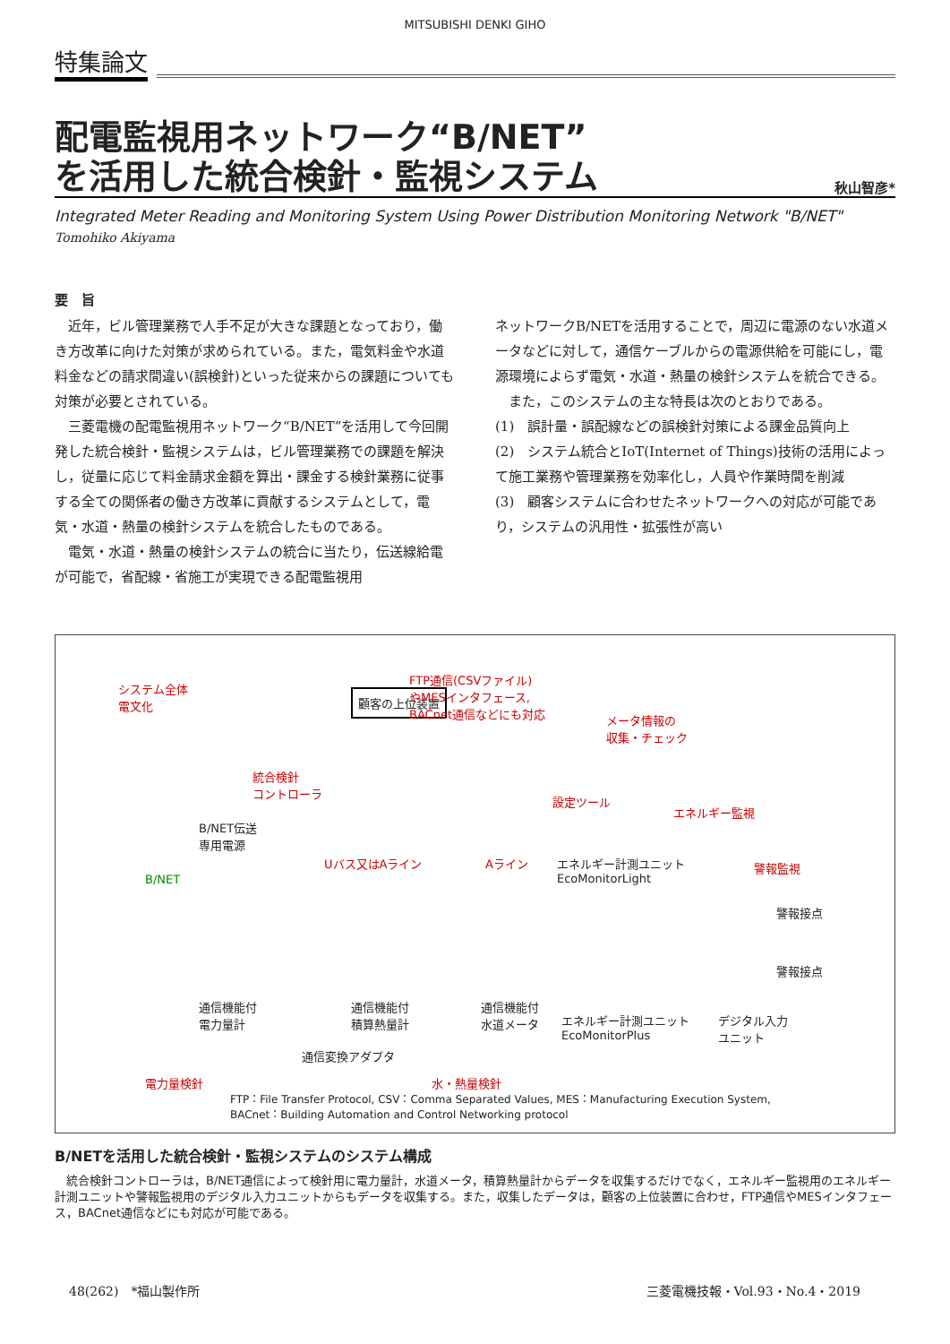MITSUBISHI DENKI GIHO
特集論文
配電監視用ネットワーク“B/NET”
を活用した統合検針・監視システム
秋山智彦*
Integrated Meter Reading and Monitoring System Using Power Distribution Monitoring Network "B/NET"
Tomohiko Akiyama
要　旨
　近年，ビル管理業務で人手不足が大きな課題となっており，働き方改革に向けた対策が求められている。また，電気料金や水道料金などの請求間違い(誤検針)といった従来からの課題についても対策が必要とされている。
　三菱電機の配電監視用ネットワーク“B/NET”を活用して今回開発した統合検針・監視システムは，ビル管理業務での課題を解決し，従量に応じて料金請求金額を算出・課金する検針業務に従事する全ての関係者の働き方改革に貢献するシステムとして，電気・水道・熱量の検針システムを統合したものである。
　電気・水道・熱量の検針システムの統合に当たり，伝送線給電が可能で，省配線・省施工が実現できる配電監視用
ネットワークB/NETを活用することで，周辺に電源のない水道メータなどに対して，通信ケーブルからの電源供給を可能にし，電源環境によらず電気・水道・熱量の検針システムを統合できる。
　また，このシステムの主な特長は次のとおりである。
(1)　誤計量・誤配線などの誤検針対策による課金品質向上
(2)　システム統合とIoT(Internet of Things)技術の活用によって施工業務や管理業務を効率化し，人員や作業時間を削減
(3)　顧客システムに合わせたネットワークへの対応が可能であり，システムの汎用性・拡張性が高い
システム全体
電文化 顧客の上位装置
FTP通信(CSVファイル)
やMESインタフェース,
BACnet通信などにも対応
メータ情報の
収集・チェック
統合検針
コントローラ
設定ツール
エネルギー監視
B/NET伝送
専用電源
Uバス又はAライン Aライン エネルギー計測ユニット
EcoMonitorLight
警報監視
B/NET
警報接点
警報接点
通信機能付
電力量計
通信機能付
積算熱量計
通信機能付
水道メータ エネルギー計測ユニット
EcoMonitorPlus
デジタル入力
ユニット
通信変換アダプタ
電力量検針 水・熱量検針
FTP：File Transfer Protocol, CSV：Comma Separated Values, MES：Manufacturing Execution System,
BACnet：Building Automation and Control Networking protocol
B/NETを活用した統合検針・監視システムのシステム構成
　統合検針コントローラは，B/NET通信によって検針用に電力量計，水道メータ，積算熱量計からデータを収集するだけでなく，エネルギー監視用のエネルギー計測ユニットや警報監視用のデジタル入力ユニットからもデータを収集する。また，収集したデータは，顧客の上位装置に合わせ，FTP通信やMESインタフェース，BACnet通信などにも対応が可能である。
48(262)　*福山製作所 三菱電機技報・Vol.93・No.4・2019